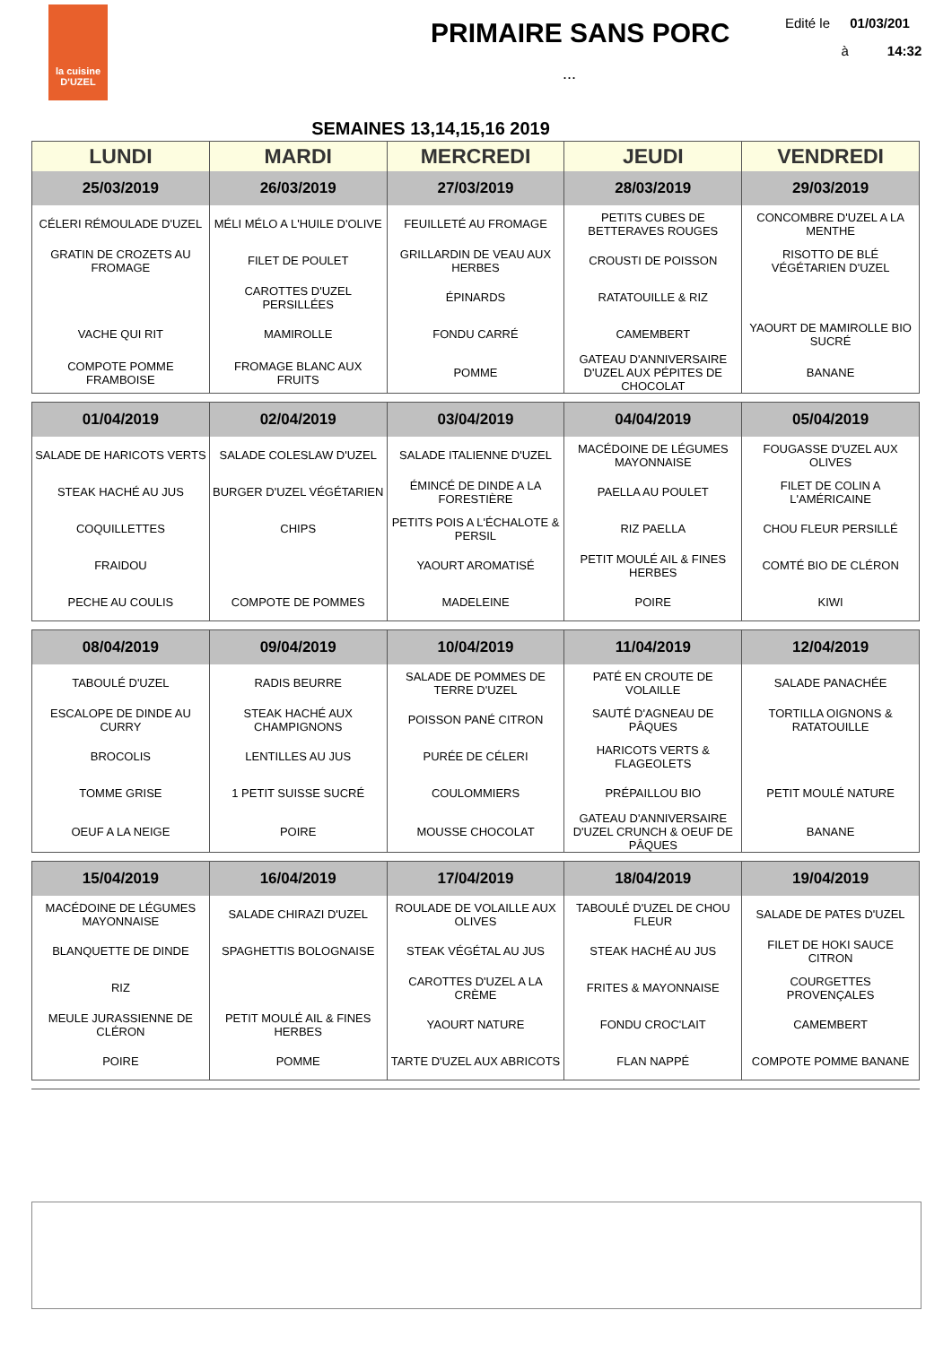la cuisine
D'UZEL
PRIMAIRE SANS PORC
...
Edité le 01/03/201
à 14:32
SEMAINES 13,14,15,16 2019
| LUNDI | MARDI | MERCREDI | JEUDI | VENDREDI |
| --- | --- | --- | --- | --- |
| 25/03/2019 | 26/03/2019 | 27/03/2019 | 28/03/2019 | 29/03/2019 |
| CÉLERI RÉMOULADE D'UZEL | MÉLI MÉLO A L'HUILE D'OLIVE | FEUILLETÉ AU FROMAGE | PETITS CUBES DE BETTERAVES ROUGES | CONCOMBRE D'UZEL A LA MENTHE |
| GRATIN DE CROZETS AU FROMAGE | FILET DE POULET | GRILLARDIN DE VEAU AUX HERBES | CROUSTI DE POISSON | RISOTTO DE BLÉ VÉGÉTARIEN D'UZEL |
| | CAROTTES D'UZEL PERSILLÉES | ÉPINARDS | RATATOUILLE & RIZ | |
| VACHE QUI RIT | MAMIROLLE | FONDU CARRÉ | CAMEMBERT | YAOURT DE MAMIROLLE BIO SUCRÉ |
| COMPOTE POMME FRAMBOISE | FROMAGE BLANC AUX FRUITS | POMME | GATEAU D'ANNIVERSAIRE D'UZEL AUX PÉPITES DE CHOCOLAT | BANANE |
| 01/04/2019 | 02/04/2019 | 03/04/2019 | 04/04/2019 | 05/04/2019 |
| --- | --- | --- | --- | --- |
| SALADE DE HARICOTS VERTS | SALADE COLESLAW D'UZEL | SALADE ITALIENNE D'UZEL | MACÉDOINE DE LÉGUMES MAYONNAISE | FOUGASSE D'UZEL AUX OLIVES |
| STEAK HACHÉ AU JUS | BURGER D'UZEL VÉGÉTARIEN | ÉMINCÉ DE DINDE A LA FORESTIÈRE | PAELLA AU POULET | FILET DE COLIN A L'AMÉRICAINE |
| COQUILLETTES | CHIPS | PETITS POIS A L'ÉCHALOTE & PERSIL | RIZ PAELLA | CHOU FLEUR PERSILLÉ |
| FRAIDOU | | YAOURT AROMATISÉ | PETIT MOULÉ AIL & FINES HERBES | COMTÉ BIO DE CLÉRON |
| PECHE AU COULIS | COMPOTE DE POMMES | MADELEINE | POIRE | KIWI |
| 08/04/2019 | 09/04/2019 | 10/04/2019 | 11/04/2019 | 12/04/2019 |
| --- | --- | --- | --- | --- |
| TABOULÉ D'UZEL | RADIS BEURRE | SALADE DE POMMES DE TERRE D'UZEL | PATÉ EN CROUTE DE VOLAILLE | SALADE PANACHÉE |
| ESCALOPE DE DINDE AU CURRY | STEAK HACHÉ AUX CHAMPIGNONS | POISSON PANÉ CITRON | SAUTÉ D'AGNEAU DE PÂQUES | TORTILLA OIGNONS & RATATOUILLE |
| BROCOLIS | LENTILLES AU JUS | PURÉE DE CÉLERI | HARICOTS VERTS & FLAGEOLETS | |
| TOMME GRISE | 1 PETIT SUISSE SUCRÉ | COULOMMIERS | PRÉPAILLOU BIO | PETIT MOULÉ NATURE |
| OEUF A LA NEIGE | POIRE | MOUSSE CHOCOLAT | GATEAU D'ANNIVERSAIRE D'UZEL CRUNCH & OEUF DE PÂQUES | BANANE |
| 15/04/2019 | 16/04/2019 | 17/04/2019 | 18/04/2019 | 19/04/2019 |
| --- | --- | --- | --- | --- |
| MACÉDOINE DE LÉGUMES MAYONNAISE | SALADE CHIRAZI D'UZEL | ROULADE DE VOLAILLE AUX OLIVES | TABOULÉ D'UZEL DE CHOU FLEUR | SALADE DE PATES D'UZEL |
| BLANQUETTE DE DINDE | SPAGHETTIS BOLOGNAISE | STEAK VÉGÉTAL AU JUS | STEAK HACHÉ AU JUS | FILET DE HOKI SAUCE CITRON |
| RIZ | | CAROTTES D'UZEL A LA CRÈME | FRITES & MAYONNAISE | COURGETTES PROVENÇALES |
| MEULE JURASSIENNE DE CLÉRON | PETIT MOULÉ AIL & FINES HERBES | YAOURT NATURE | FONDU CROC'LAIT | CAMEMBERT |
| POIRE | POMME | TARTE D'UZEL AUX ABRICOTS | FLAN NAPPÉ | COMPOTE POMME BANANE |